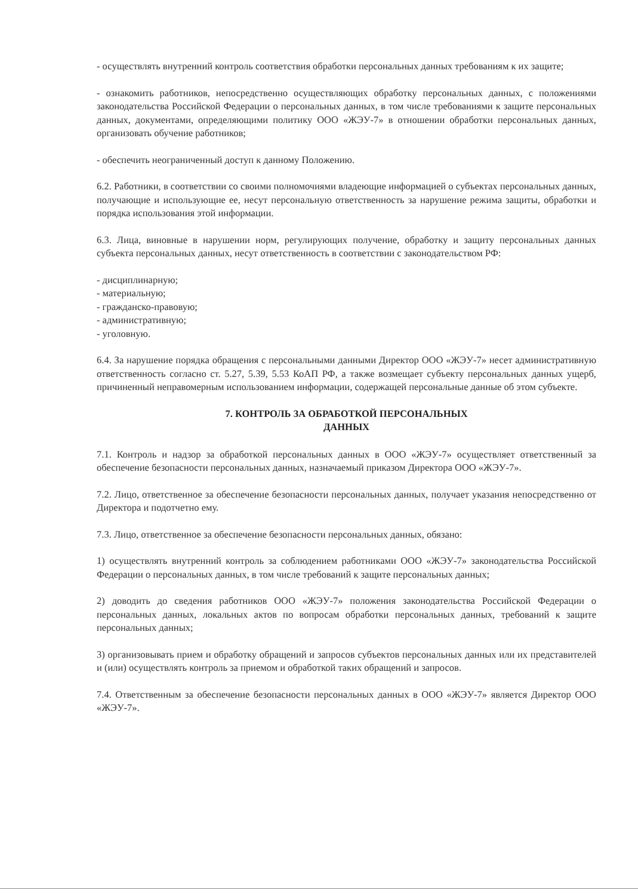- осуществлять внутренний контроль соответствия обработки персональных данных требованиям к их защите;
- ознакомить работников, непосредственно осуществляющих обработку персональных данных, с положениями законодательства Российской Федерации о персональных данных, в том числе требованиями к защите персональных данных, документами, определяющими политику ООО «ЖЭУ-7» в отношении обработки персональных данных, организовать обучение работников;
- обеспечить неограниченный доступ к данному Положению.
6.2. Работники, в соответствии со своими полномочиями владеющие информацией о субъектах персональных данных, получающие и использующие ее, несут персональную ответственность за нарушение режима защиты, обработки и порядка использования этой информации.
6.3. Лица, виновные в нарушении норм, регулирующих получение, обработку и защиту персональных данных субъекта персональных данных, несут ответственность в соответствии с законодательством РФ:
- дисциплинарную;
- материальную;
- гражданско-правовую;
- административную;
- уголовную.
6.4. За нарушение порядка обращения с персональными данными Директор ООО «ЖЭУ-7» несет административную ответственность согласно ст. 5.27, 5.39, 5.53 КоАП РФ, а также возмещает субъекту персональных данных ущерб, причиненный неправомерным использованием информации, содержащей персональные данные об этом субъекте.
7. КОНТРОЛЬ ЗА ОБРАБОТКОЙ ПЕРСОНАЛЬНЫХ
ДАННЫХ
7.1. Контроль и надзор за обработкой персональных данных в ООО «ЖЭУ-7» осуществляет ответственный за обеспечение безопасности персональных данных, назначаемый приказом Директора ООО «ЖЭУ-7».
7.2. Лицо, ответственное за обеспечение безопасности персональных данных, получает указания непосредственно от Директора и подотчетно ему.
7.3. Лицо, ответственное за обеспечение безопасности персональных данных, обязано:
1) осуществлять внутренний контроль за соблюдением работниками ООО «ЖЭУ-7» законодательства Российской Федерации о персональных данных, в том числе требований к защите персональных данных;
2) доводить до сведения работников ООО «ЖЭУ-7» положения законодательства Российской Федерации о персональных данных, локальных актов по вопросам обработки персональных данных, требований к защите персональных данных;
3) организовывать прием и обработку обращений и запросов субъектов персональных данных или их представителей и (или) осуществлять контроль за приемом и обработкой таких обращений и запросов.
7.4. Ответственным за обеспечение безопасности персональных данных в ООО «ЖЭУ-7» является Директор ООО «ЖЭУ-7».